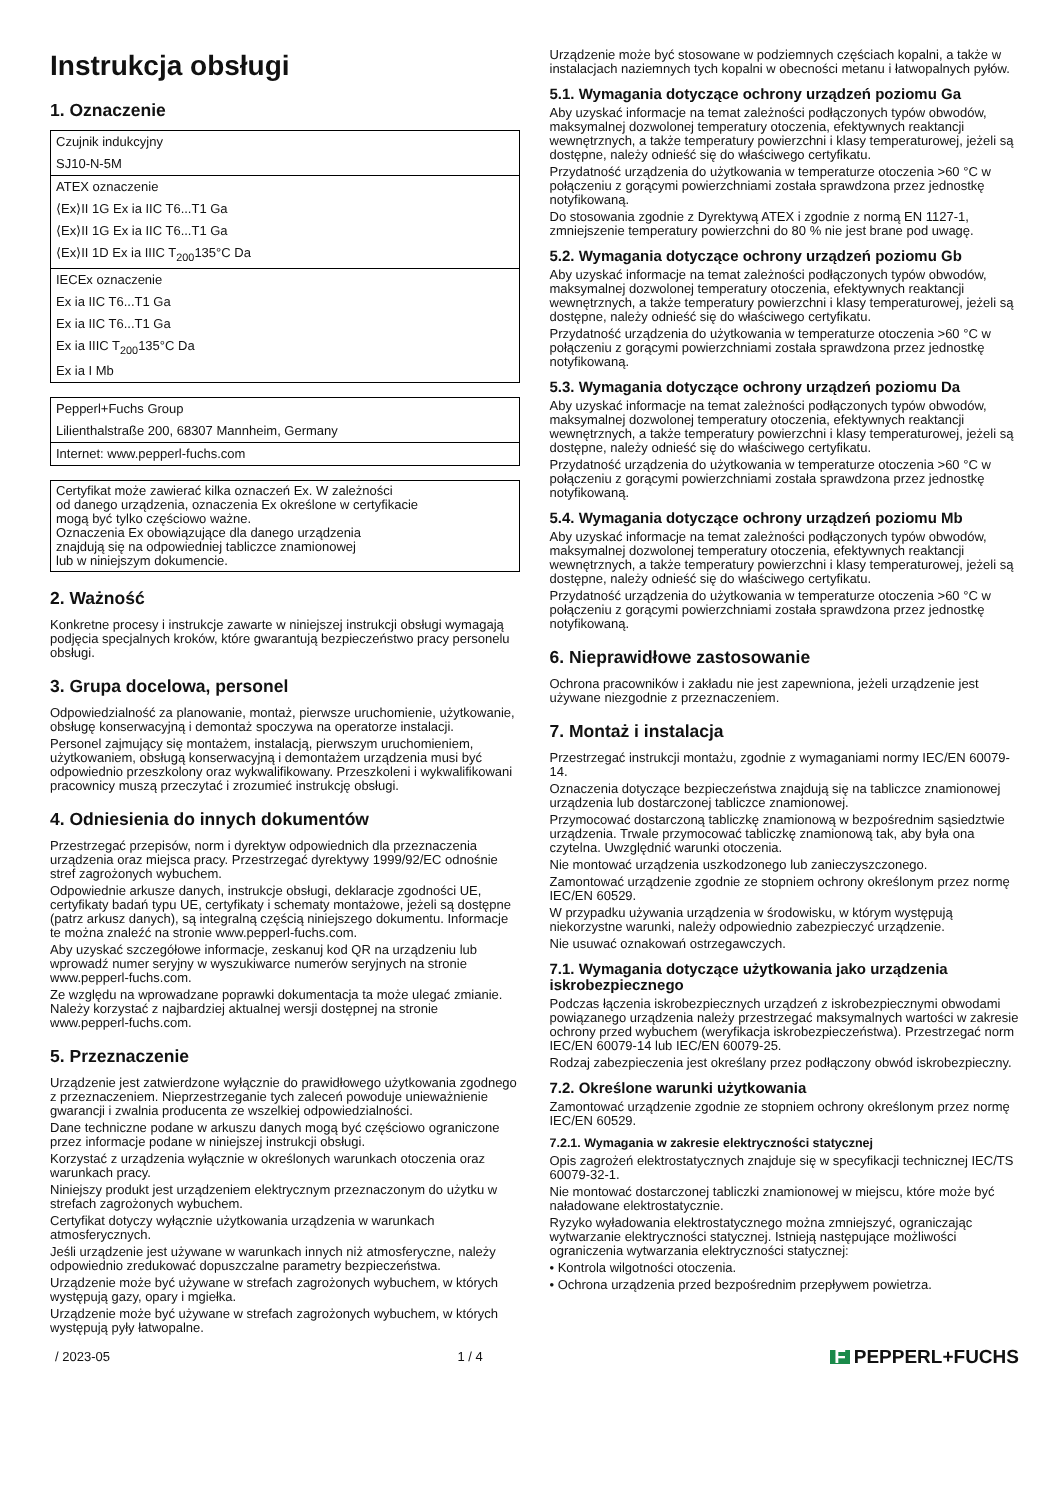Instrukcja obsługi
1. Oznaczenie
Czujnik indukcyjny
SJ10-N-5M
ATEX oznaczenie
⟨Ex⟩II 1G Ex ia IIC T6...T1 Ga
⟨Ex⟩II 1G Ex ia IIC T6...T1 Ga
⟨Ex⟩II 1D Ex ia IIIC T<sub>200</sub>135°C Da
IECEx oznaczenie
Ex ia IIC T6...T1 Ga
Ex ia IIC T6...T1 Ga
Ex ia IIIC T<sub>200</sub>135°C Da
Ex ia I Mb
Pepperl+Fuchs Group
Lilienthalstraße 200, 68307 Mannheim, Germany
Internet: www.pepperl-fuchs.com
Certyfikat może zawierać kilka oznaczeń Ex. W zależności
od danego urządzenia, oznaczenia Ex określone w certyfikacie
mogą być tylko częściowo ważne.
Oznaczenia Ex obowiązujące dla danego urządzenia
znajdują się na odpowiedniej tabliczce znamionowej
lub w niniejszym dokumencie.
2. Ważność
Konkretne procesy i instrukcje zawarte w niniejszej instrukcji obsługi wymagają podjęcia specjalnych kroków, które gwarantują bezpieczeństwo pracy personelu obsługi.
3. Grupa docelowa, personel
Odpowiedzialność za planowanie, montaż, pierwsze uruchomienie, użytkowanie, obsługę konserwacyjną i demontaż spoczywa na operatorze instalacji.
Personel zajmujący się montażem, instalacją, pierwszym uruchomieniem, użytkowaniem, obsługą konserwacyjną i demontażem urządzenia musi być odpowiednio przeszkolony oraz wykwalifikowany. Przeszkoleni i wykwalifikowani pracownicy muszą przeczytać i zrozumieć instrukcję obsługi.
4. Odniesienia do innych dokumentów
Przestrzegać przepisów, norm i dyrektyw odpowiednich dla przeznaczenia urządzenia oraz miejsca pracy. Przestrzegać dyrektywy 1999/92/EC odnośnie stref zagrożonych wybuchem.
Odpowiednie arkusze danych, instrukcje obsługi, deklaracje zgodności UE, certyfikaty badań typu UE, certyfikaty i schematy montażowe, jeżeli są dostępne (patrz arkusz danych), są integralną częścią niniejszego dokumentu. Informacje te można znaleźć na stronie www.pepperl-fuchs.com.
Aby uzyskać szczegółowe informacje, zeskanuj kod QR na urządzeniu lub wprowadź numer seryjny w wyszukiwarce numerów seryjnych na stronie www.pepperl-fuchs.com.
Ze względu na wprowadzane poprawki dokumentacja ta może ulegać zmianie. Należy korzystać z najbardziej aktualnej wersji dostępnej na stronie www.pepperl-fuchs.com.
5. Przeznaczenie
Urządzenie jest zatwierdzone wyłącznie do prawidłowego użytkowania zgodnego z przeznaczeniem. Nieprzestrzeganie tych zaleceń powoduje unieważnienie gwarancji i zwalnia producenta ze wszelkiej odpowiedzialności.
Dane techniczne podane w arkuszu danych mogą być częściowo ograniczone przez informacje podane w niniejszej instrukcji obsługi.
Korzystać z urządzenia wyłącznie w określonych warunkach otoczenia oraz warunkach pracy.
Niniejszy produkt jest urządzeniem elektrycznym przeznaczonym do użytku w strefach zagrożonych wybuchem.
Certyfikat dotyczy wyłącznie użytkowania urządzenia w warunkach atmosferycznych.
Jeśli urządzenie jest używane w warunkach innych niż atmosferyczne, należy odpowiednio zredukować dopuszczalne parametry bezpieczeństwa.
Urządzenie może być używane w strefach zagrożonych wybuchem, w których występują gazy, opary i mgiełka.
Urządzenie może być używane w strefach zagrożonych wybuchem, w których występują pyły łatwopalne.
Urządzenie może być stosowane w podziemnych częściach kopalni, a także w instalacjach naziemnych tych kopalni w obecności metanu i łatwopalnych pyłów.
5.1. Wymagania dotyczące ochrony urządzeń poziomu Ga
Aby uzyskać informacje na temat zależności podłączonych typów obwodów, maksymalnej dozwolonej temperatury otoczenia, efektywnych reaktancji wewnętrznych, a także temperatury powierzchni i klasy temperaturowej, jeżeli są dostępne, należy odnieść się do właściwego certyfikatu.
Przydatność urządzenia do użytkowania w temperaturze otoczenia >60 °C w połączeniu z gorącymi powierzchniami została sprawdzona przez jednostkę notyfikowaną.
Do stosowania zgodnie z Dyrektywą ATEX i zgodnie z normą EN 1127-1, zmniejszenie temperatury powierzchni do 80 % nie jest brane pod uwagę.
5.2. Wymagania dotyczące ochrony urządzeń poziomu Gb
Aby uzyskać informacje na temat zależności podłączonych typów obwodów, maksymalnej dozwolonej temperatury otoczenia, efektywnych reaktancji wewnętrznych, a także temperatury powierzchni i klasy temperaturowej, jeżeli są dostępne, należy odnieść się do właściwego certyfikatu.
Przydatność urządzenia do użytkowania w temperaturze otoczenia >60 °C w połączeniu z gorącymi powierzchniami została sprawdzona przez jednostkę notyfikowaną.
5.3. Wymagania dotyczące ochrony urządzeń poziomu Da
Aby uzyskać informacje na temat zależności podłączonych typów obwodów, maksymalnej dozwolonej temperatury otoczenia, efektywnych reaktancji wewnętrznych, a także temperatury powierzchni i klasy temperaturowej, jeżeli są dostępne, należy odnieść się do właściwego certyfikatu.
Przydatność urządzenia do użytkowania w temperaturze otoczenia >60 °C w połączeniu z gorącymi powierzchniami została sprawdzona przez jednostkę notyfikowaną.
5.4. Wymagania dotyczące ochrony urządzeń poziomu Mb
Aby uzyskać informacje na temat zależności podłączonych typów obwodów, maksymalnej dozwolonej temperatury otoczenia, efektywnych reaktancji wewnętrznych, a także temperatury powierzchni i klasy temperaturowej, jeżeli są dostępne, należy odnieść się do właściwego certyfikatu.
Przydatność urządzenia do użytkowania w temperaturze otoczenia >60 °C w połączeniu z gorącymi powierzchniami została sprawdzona przez jednostkę notyfikowaną.
6. Nieprawidłowe zastosowanie
Ochrona pracowników i zakładu nie jest zapewniona, jeżeli urządzenie jest używane niezgodnie z przeznaczeniem.
7. Montaż i instalacja
Przestrzegać instrukcji montażu, zgodnie z wymaganiami normy IEC/EN 60079-14.
Oznaczenia dotyczące bezpieczeństwa znajdują się na tabliczce znamionowej urządzenia lub dostarczonej tabliczce znamionowej.
Przymocować dostarczoną tabliczkę znamionową w bezpośrednim sąsiedztwie urządzenia. Trwale przymocować tabliczkę znamionową tak, aby była ona czytelna. Uwzględnić warunki otoczenia.
Nie montować urządzenia uszkodzonego lub zanieczyszczonego.
Zamontować urządzenie zgodnie ze stopniem ochrony określonym przez normę IEC/EN 60529.
W przypadku używania urządzenia w środowisku, w którym występują niekorzystne warunki, należy odpowiednio zabezpieczyć urządzenie.
Nie usuwać oznakowań ostrzegawczych.
7.1. Wymagania dotyczące użytkowania jako urządzenia iskrobezpiecznego
Podczas łączenia iskrobezpiecznych urządzeń z iskrobezpiecznymi obwodami powiązanego urządzenia należy przestrzegać maksymalnych wartości w zakresie ochrony przed wybuchem (weryfikacja iskrobezpieczeństwa). Przestrzegać norm IEC/EN 60079-14 lub IEC/EN 60079-25.
Rodzaj zabezpieczenia jest określany przez podłączony obwód iskrobezpieczny.
7.2. Określone warunki użytkowania
Zamontować urządzenie zgodnie ze stopniem ochrony określonym przez normę IEC/EN 60529.
7.2.1. Wymagania w zakresie elektryczności statycznej
Opis zagrożeń elektrostatycznych znajduje się w specyfikacji technicznej IEC/TS 60079-32-1.
Nie montować dostarczonej tabliczki znamionowej w miejscu, które może być naładowane elektrostatycznie.
Ryzyko wyładowania elektrostatycznego można zmniejszyć, ograniczając wytwarzanie elektryczności statycznej. Istnieją następujące możliwości ograniczenia wytwarzania elektryczności statycznej:
• Kontrola wilgotności otoczenia.
• Ochrona urządzenia przed bezpośrednim przepływem powietrza.
/ 2023-05 1 / 4 F PEPPERL+FUCHS